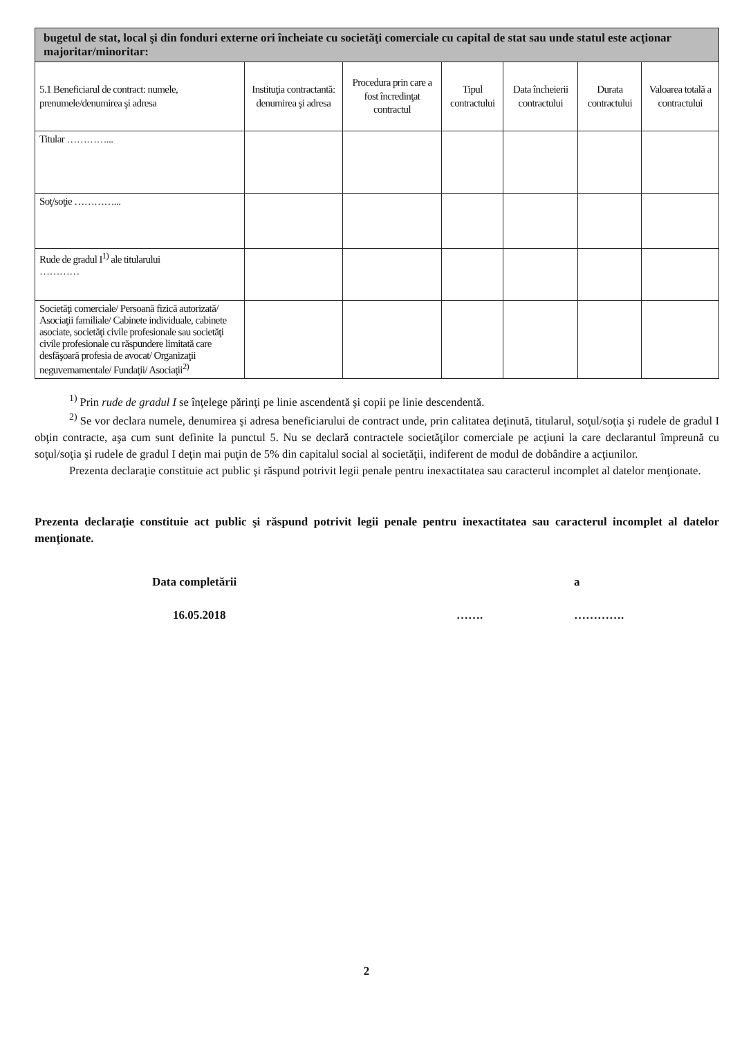| bugetul de stat, local şi din fonduri externe ori încheiate cu societăţi comerciale cu capital de stat sau unde statul este acţionar majoritar/minoritar: | | | | | | |
| 5.1 Beneficiarul de contract: numele, prenumele/denumirea şi adresa | Instituţia contractantă: denumirea şi adresa | Procedura prin care a fost încredinţat contractul | Tipul contractului | Data încheierii contractului | Durata contractului | Valoarea totală a contractului |
| Titular …………... | | | | | | |
| Soţ/soţie …………... | | | | | | |
| Rude de gradul I<sup>1)</sup> ale titularului ………… | | | | | | |
| Societăţi comerciale/ Persoană fizică autorizată/ Asociaţii familiale/ Cabinete individuale, cabinete asociate, societăţi civile profesionale sau societăţi civile profesionale cu răspundere limitată care desfăşoară profesia de avocat/ Organizaţii neguvernamentale/ Fundaţii/ Asociaţii<sup>2)</sup> | | | | | | |
<sup>1)</sup> Prin rude de gradul I se înţelege părinţi pe linie ascendentă şi copii pe linie descendentă.
<sup>2)</sup> Se vor declara numele, denumirea şi adresa beneficiarului de contract unde, prin calitatea deţinută, titularul, soţul/soţia şi rudele de gradul I obţin contracte, aşa cum sunt definite la punctul 5. Nu se declară contractele societăţilor comerciale pe acţiuni la care declarantul împreună cu soţul/soţia şi rudele de gradul I deţin mai puţin de 5% din capitalul social al societăţii, indiferent de modul de dobândire a acţiunilor.
Prezenta declaraţie constituie act public şi răspund potrivit legii penale pentru inexactitatea sau caracterul incomplet al datelor menţionate.
Prezenta declaraţie constituie act public şi răspund potrivit legii penale pentru inexactitatea sau caracterul incomplet al datelor menţionate.
Data completării a
16.05.2018 ……. ………….
2